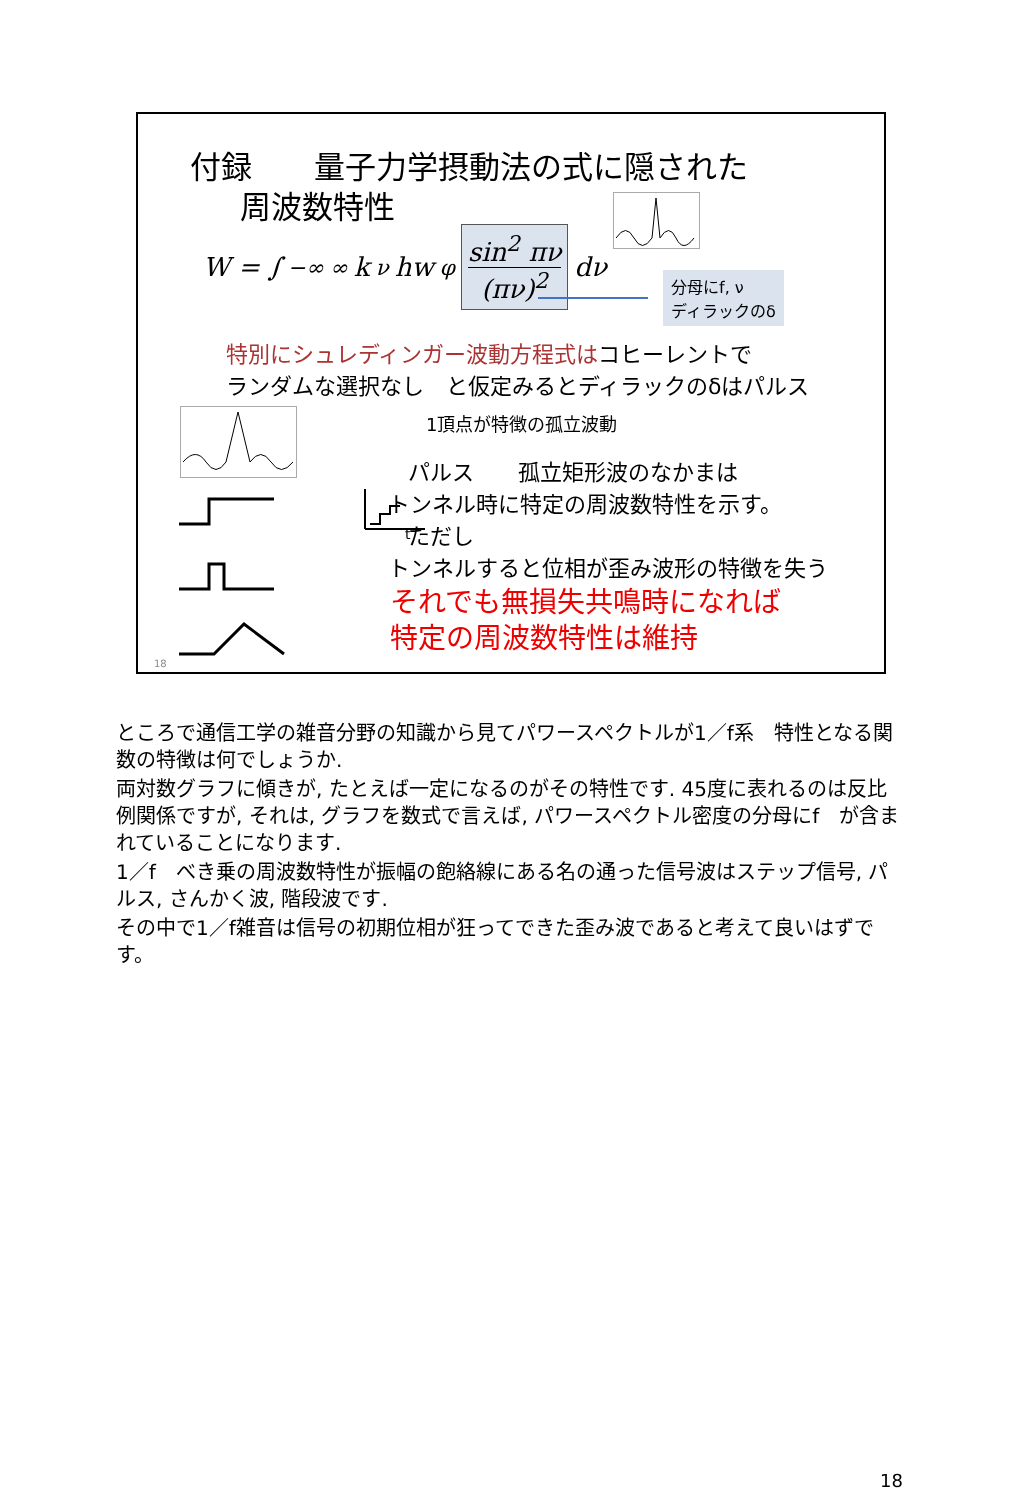付録　　量子力学摂動法の式に隠された
周波数特性
W = ∫<sub>−∞</sub><sup>∞</sup> k<sub>ν</sub>hw<sub>φ</sub>
sin<sup>2</sup> πν
(πν)<sup>2</sup>
dν
分母にf, ν
ディラックのδ
特別にシュレディンガー波動方程式はコヒーレントで
ランダムな選択なし　と仮定みるとディラックのδはパルス
1頂点が特徴の孤立波動
t
パルス　　孤立矩形波のなかまは
トンネル時に特定の周波数特性を示す。
ただし
トンネルすると位相が歪み波形の特徴を失う
それでも無損失共鳴時になれば
特定の周波数特性は維持
18
ところで通信工学の雑音分野の知識から見てパワースペクトルが1／f系　特性となる関数の特徴は何でしょうか.
両対数グラフに傾きが, たとえば一定になるのがその特性です. 45度に表れるのは反比例関係ですが, それは, グラフを数式で言えば, パワースペクトル密度の分母にf　が含まれていることになります.
1／f　べき乗の周波数特性が振幅の飽絡線にある名の通った信号波はステップ信号, パルス, さんかく波, 階段波です.
その中で1／f雑音は信号の初期位相が狂ってできた歪み波であると考えて良いはずです。
18